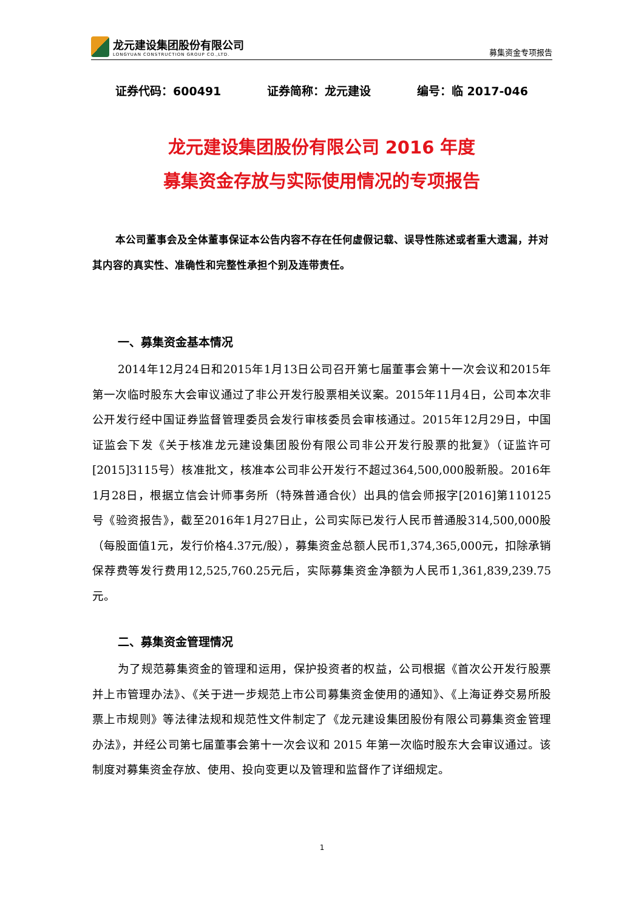龙元建设集团股份有限公司
LONGYUAN CONSTRUCTION GROUP CO.,LTD.
募集资金专项报告
证券代码：600491 证券简称：龙元建设 编号：临 2017-046
龙元建设集团股份有限公司 2016 年度
募集资金存放与实际使用情况的专项报告
本公司董事会及全体董事保证本公告内容不存在任何虚假记载、误导性陈述或者重大遗漏，并对其内容的真实性、准确性和完整性承担个别及连带责任。
一、募集资金基本情况
2014年12月24日和2015年1月13日公司召开第七届董事会第十一次会议和2015年第一次临时股东大会审议通过了非公开发行股票相关议案。2015年11月4日，公司本次非公开发行经中国证券监督管理委员会发行审核委员会审核通过。2015年12月29日，中国证监会下发《关于核准龙元建设集团股份有限公司非公开发行股票的批复》（证监许可[2015]3115号）核准批文，核准本公司非公开发行不超过364,500,000股新股。2016年1月28日，根据立信会计师事务所（特殊普通合伙）出具的信会师报字[2016]第110125号《验资报告》，截至2016年1月27日止，公司实际已发行人民币普通股314,500,000股（每股面值1元，发行价格4.37元/股），募集资金总额人民币1,374,365,000元，扣除承销保荐费等发行费用12,525,760.25元后，实际募集资金净额为人民币1,361,839,239.75元。
二、募集资金管理情况
为了规范募集资金的管理和运用，保护投资者的权益，公司根据《首次公开发行股票并上市管理办法》、《关于进一步规范上市公司募集资金使用的通知》、《上海证券交易所股票上市规则》等法律法规和规范性文件制定了《龙元建设集团股份有限公司募集资金管理办法》，并经公司第七届董事会第十一次会议和 2015 年第一次临时股东大会审议通过。该制度对募集资金存放、使用、投向变更以及管理和监督作了详细规定。
1